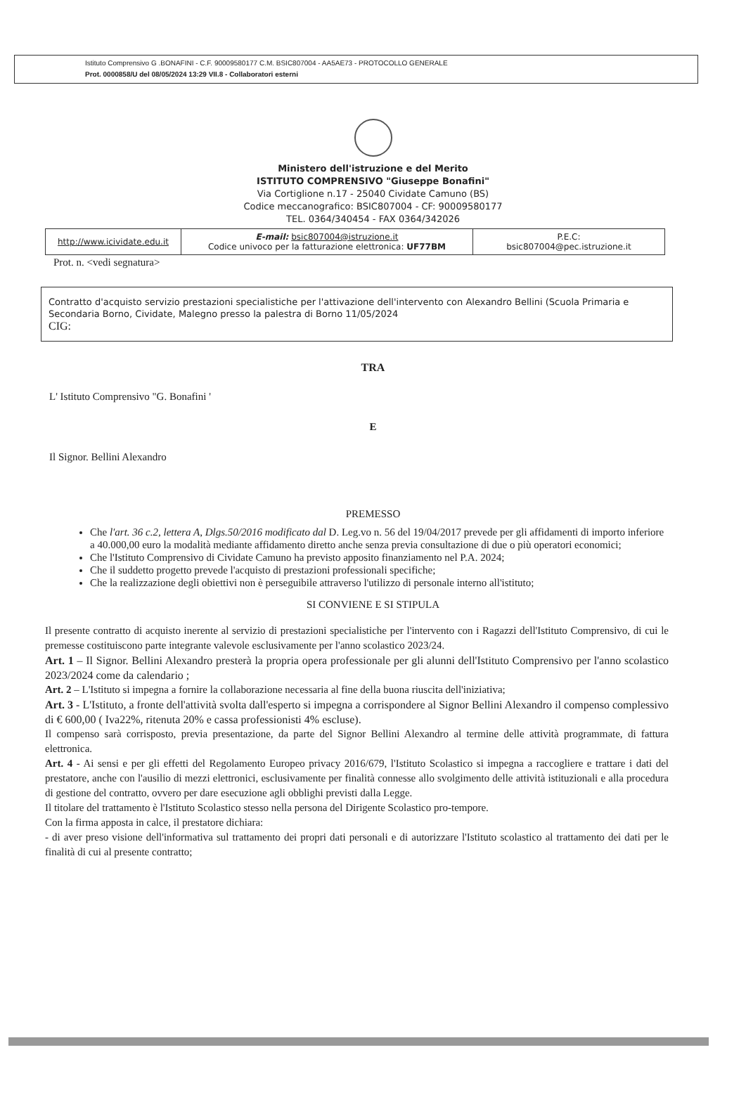Istituto Comprensivo G .BONAFINI - C.F. 90009580177 C.M. BSIC807004 - AA5AE73 - PROTOCOLLO GENERALE
Prot. 0000858/U del 08/05/2024 13:29 VII.8 - Collaboratori esterni
Ministero dell'istruzione e del Merito
ISTITUTO COMPRENSIVO "Giuseppe Bonafini"
Via Cortiglione n.17 - 25040 Cividate Camuno (BS)
Codice meccanografico: BSIC807004 - CF: 90009580177
TEL. 0364/340454 - FAX 0364/342026
| http://www.icividate.edu.it | E-mail: bsic807004@istruzione.it Codice univoco per la fatturazione elettronica: UF77BM | P.E.C: bsic807004@pec.istruzione.it |
Prot. n. <vedi segnatura>
Contratto d'acquisto servizio prestazioni specialistiche per l'attivazione dell'intervento con Alexandro Bellini (Scuola Primaria e Secondaria Borno, Cividate, Malegno presso la palestra di Borno 11/05/2024
CIG:
TRA
L' Istituto Comprensivo "G. Bonafini '
E
Il Signor. Bellini Alexandro
PREMESSO
Che l'art. 36 c.2, lettera A, Dlgs.50/2016 modificato dal D. Leg.vo n. 56 del 19/04/2017 prevede per gli affidamenti di importo inferiore a 40.000,00 euro la modalità mediante affidamento diretto anche senza previa consultazione di due o più operatori economici;
Che l'Istituto Comprensivo di Cividate Camuno ha previsto apposito finanziamento nel P.A. 2024;
Che il suddetto progetto prevede l'acquisto di prestazioni professionali specifiche;
Che la realizzazione degli obiettivi non è perseguibile attraverso l'utilizzo di personale interno all'istituto;
SI CONVIENE E SI STIPULA
Il presente contratto di acquisto inerente al servizio di prestazioni specialistiche per l'intervento con i Ragazzi dell'Istituto Comprensivo, di cui le premesse costituiscono parte integrante valevole esclusivamente per l'anno scolastico 2023/24.
Art. 1 – Il Signor. Bellini Alexandro presterà la propria opera professionale per gli alunni dell'Istituto Comprensivo per l'anno scolastico 2023/2024 come da calendario ;
Art. 2 – L'Istituto si impegna a fornire la collaborazione necessaria al fine della buona riuscita dell'iniziativa;
Art. 3 - L'Istituto, a fronte dell'attività svolta dall'esperto si impegna a corrispondere al Signor Bellini Alexandro il compenso complessivo di € 600,00 ( Iva22%, ritenuta 20% e cassa professionisti 4% escluse).
Il compenso sarà corrisposto, previa presentazione, da parte del Signor Bellini Alexandro al termine delle attività programmate, di fattura elettronica.
Art. 4 - Ai sensi e per gli effetti del Regolamento Europeo privacy 2016/679, l'Istituto Scolastico si impegna a raccogliere e trattare i dati del prestatore, anche con l'ausilio di mezzi elettronici, esclusivamente per finalità connesse allo svolgimento delle attività istituzionali e alla procedura di gestione del contratto, ovvero per dare esecuzione agli obblighi previsti dalla Legge.
Il titolare del trattamento è l'Istituto Scolastico stesso nella persona del Dirigente Scolastico pro-tempore.
Con la firma apposta in calce, il prestatore dichiara:
- di aver preso visione dell'informativa sul trattamento dei propri dati personali e di autorizzare l'Istituto scolastico al trattamento dei dati per le finalità di cui al presente contratto;